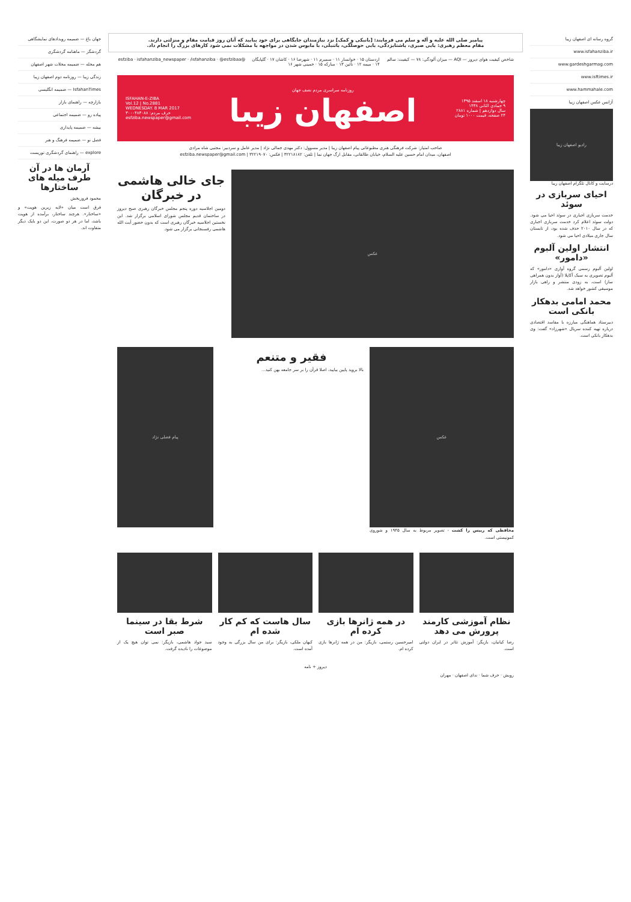گروه رسانه ای اصفهان زیبا
www.isfahanziba.ir
www.gardeshgarmag.com
www.isftimes.ir
www.hammahale.com
آژانس عکس اصفهان زیبا
رادیو اصفهان زیبا
درسایت و کانال تلگرام اصفهان زیبا
احیای سربازی در سوئد
خدمت سربازی اجباری در سوئد احیا می شود. دولت سوئد اعلام کرد خدمت سربازی اجباری که در سال ۲۰۱۰ حذف شده بود، از تابستان سال جاری میلادی احیا می شود.
انتشار اولین آلبوم «دامور»
اولین آلبوم رسمی گروه آوازی «دامور» که آلبوم تصویری به سبک آکاپلا (آواز بدون همراهی ساز) است، به زودی منتشر و راهی بازار موسیقی کشور خواهد شد.
محمد امامی بدهکار بانکی است
دبیرستاد هماهنگی مبارزه با مفاسد اقتصادی درباره تهیه کننده سریال «شهرزاد» گفت: وی بدهکار بانکی است.
پیامبر صلی الله علیه و آله و سلم می فرمایند: [بانیکی و کمک] نزد نیازمندان جایگاهی برای خود بیابید که آنان روز قیامت مقام و منزلتی دارند.
مقام معظم رهبری: بابی صبری، باشتابزدگی، بابی حوصلگی، باتنبلی، با مایوس شدن در مواجهه با مشکلات نمی شود کارهای بزرگ را انجام داد.
شاخص کیفیت هوای دیروز — AQI — میزان آلودگی: ۷۸ — کیفیت: سالم
اردستان ۱۵ · خوانسار ۱۱ · سمیرم ۱۱ · شهرضا ۱۶ · کاشان ۱۷ · گلپایگان ۱۴ · میمه ۱۲ · نائین ۱۳ · مبارکه ۱۵ · خمینی شهر ۱۶
@esfziba · isfahanziba_newspaper · /isfahanziba · @esfzibaa
چهارشنبه ۱۸ اسفند ۱۳۹۵
۹ جمادی الثانی ۱۴۳۸
سال دوازدهم | شماره ۲۸۸۱
۲۴ صفحه، قیمت ۱۰۰۰ تومان
روزنامه سراسری مردم نصف جهان
اصفهان زیبا
ISFAHAN-E-ZIBA
Vol.12 | No.2881
WEDNESDAY. 8 MAR 2017
حرف مردم: ۳۰۰۰۴۸۳۰۸۸
esfziba.newspaper@gmail.com
صاحب امتیاز: شرکت فرهنگی هنری مطبوعاتی پیام اصفهان زیبا | مدیر مسوول: دکتر مهدی جمالی نژاد | مدیر عامل و سردبیر: مجتبی شاه مرادی
اصفهان، میدان امام حسین علیه السلام، خیابان طالقانی، مقابل ارگ جهان نما | تلفن: ۳۲۲۱۸۱۸۲ | فکس: ۳۲۲۱۹۰۷۰ | esfziba.newspaper@gmail.com
عکس
جای خالی هاشمی در خبرگان
دومین اجلاسیه دوره پنجم مجلس خبرگان رهبری صبح دیروز در ساختمان قدیم مجلس شورای اسلامی برگزار شد. این نخستین اجلاسیه خبرگان رهبری است که بدون حضور آیت الله هاشمی رفسنجانی برگزار می شود.
عکس
محافظی که رییس را کشت - تصویر مربوط به سال ۱۹۴۵ و شوروی کمونیستی است.
فقیر و متنعم
بالا بروید پایین بیایید، اصلا قرآن را بر سر جامعه بهن کنید...
پیام فضلی نژاد
نظام آموزشی کارمند پرورش می دهد
رضا کیانیان، بازیگر: آموزش تئاتر در ایران دولتی است.
در همه ژانرها بازی کرده ام
امیرحسین رستمی، بازیگر: من در همه ژانرها بازی کرده ام.
سال هاست که کم کار شده ام
کیهان ملکی، بازیگر: برای من سال بزرگی به وجود آمده است.
شرط بقا در سینما صبر است
سید جواد هاشمی، بازیگر: نمی توان هیچ یک از موضوعات را نادیده گرفت.
دیروز + نامه
روبش · حرف شما · ندای اصفهان · مهران
جهان باغ — ضمیمه رویدادهای نمایشگاهی
گردشگر — ماهنامه گردشگری
هم محله — ضمیمه محلات شهر اصفهان
زندگی زیبا — روزنامه دوم اصفهان زیبا
IsfahanTimes — ضمیمه انگلیسی
بازارچه — راهنمای بازار
پیاده رو — ضمیمه اجتماعی
بیشه — ضمیمه پایداری
فصل نو — ضمیمه فرهنگ و هنر
explore — راهنمای گردشگری توریست
آرمان ها در آن طرف میله های ساختارها
محمود فروزبخش
فرق است میان «لایه زیرین هویت» و «ساختار». هرچند ساختار، برآمده از هویت باشد، اما در هر دو صورت، این دو بایک دیگر متفاوت اند.